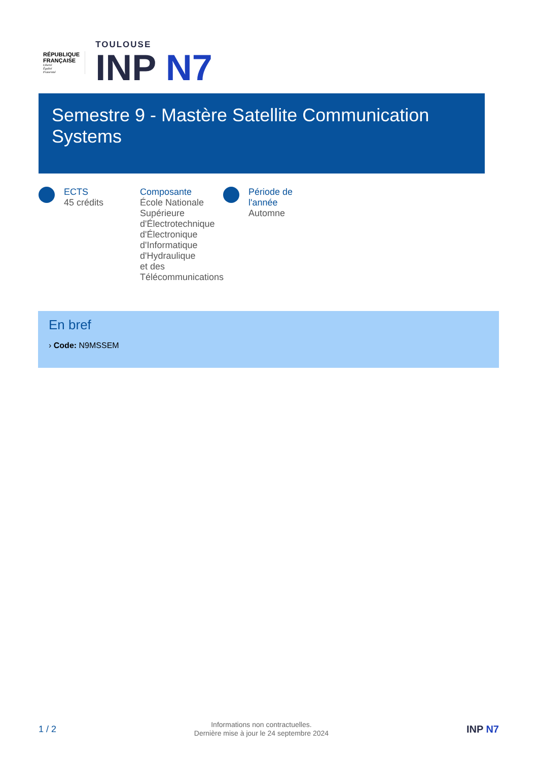RÉPUBLIQUE
FRANÇAISE
Liberté
Égalité
Fraternité
TOULOUSE
INP N7
Semestre 9 - Mastère Satellite Communication
Systems
ECTS
45 crédits
Composante
École Nationale
Supérieure
d'Électrotechnique
d'Électronique
d'Informatique
d'Hydraulique
et des
Télécommunications
Période de
l'année
Automne
En bref
› Code: N9MSSEM
1 / 2
Informations non contractuelles.
Dernière mise à jour le 24 septembre 2024
INP N7